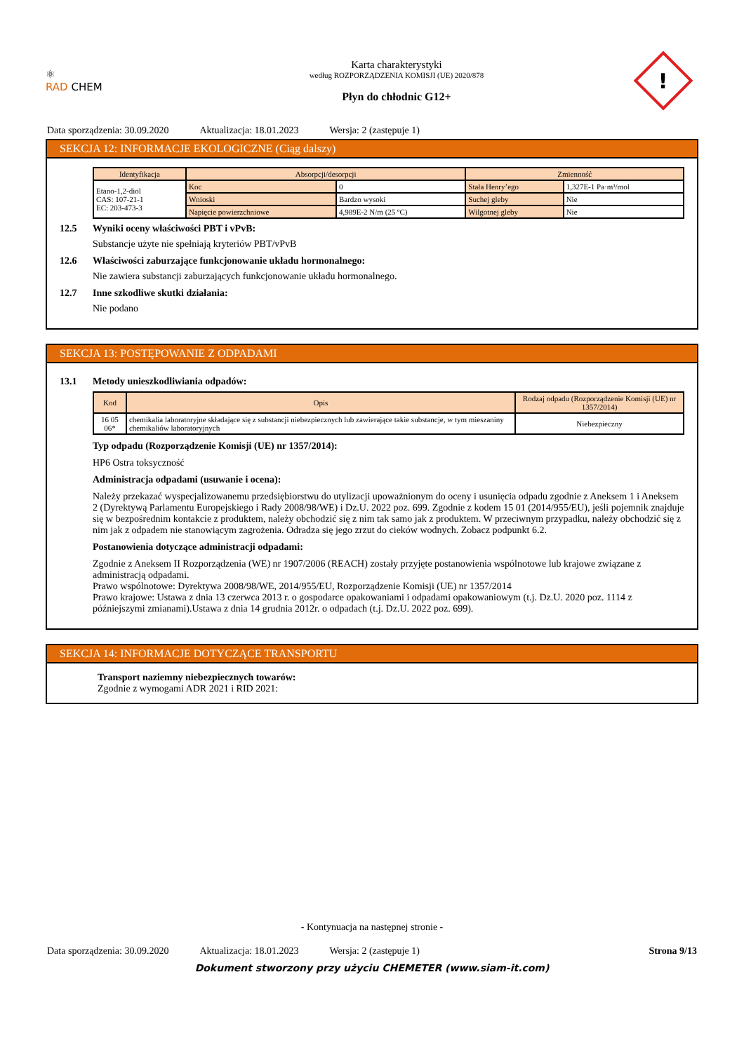⚛
RAD CHEM
Karta charakterystyki
według ROZPORZĄDZENIA KOMISJI (UE) 2020/878
Płyn do chłodnic G12+
!
Data sporządzenia: 30.09.2020 Aktualizacja: 18.01.2023 Wersja: 2 (zastępuje 1)
SEKCJA 12: INFORMACJE EKOLOGICZNE (Ciąg dalszy)
| Identyfikacja | Absorpcji/desorpcji | | Zmienność | |
| --- | --- | --- | --- | --- |
| Etano-1,2-diol CAS: 107-21-1 EC: 203-473-3 | Koc | 0 | Stała Henry’ego | 1,327E-1 Pa·m³/mol |
| | Wnioski | Bardzo wysoki | Suchej gleby | Nie |
| | Napięcie powierzchniowe | 4,989E-2 N/m (25 ºC) | Wilgotnej gleby | Nie |
12.5 Wyniki oceny właściwości PBT i vPvB:
Substancje użyte nie spełniają kryteriów PBT/vPvB
12.6 Właściwości zaburzające funkcjonowanie układu hormonalnego:
Nie zawiera substancji zaburzających funkcjonowanie układu hormonalnego.
12.7 Inne szkodliwe skutki działania:
Nie podano
SEKCJA 13: POSTĘPOWANIE Z ODPADAMI
13.1 Metody unieszkodliwiania odpadów:
| Kod | Opis | Rodzaj odpadu (Rozporządzenie Komisji (UE) nr 1357/2014) |
| --- | --- | --- |
| 16 05 06* | chemikalia laboratoryjne składające się z substancji niebezpiecznych lub zawierające takie substancje, w tym mieszaniny chemikaliów laboratoryjnych | Niebezpieczny |
Typ odpadu (Rozporządzenie Komisji (UE) nr 1357/2014):
HP6 Ostra toksyczność
Administracja odpadami (usuwanie i ocena):
Należy przekazać wyspecjalizowanemu przedsiębiorstwu do utylizacji upoważnionym do oceny i usunięcia odpadu zgodnie z Aneksem 1 i Aneksem 2 (Dyrektywą Parlamentu Europejskiego i Rady 2008/98/WE) i Dz.U. 2022 poz. 699. Zgodnie z kodem 15 01 (2014/955/EU), jeśli pojemnik znajduje się w bezpośrednim kontakcie z produktem, należy obchodzić się z nim tak samo jak z produktem. W przeciwnym przypadku, należy obchodzić się z nim jak z odpadem nie stanowiącym zagrożenia. Odradza się jego zrzut do cieków wodnych. Zobacz podpunkt 6.2.
Postanowienia dotyczące administracji odpadami:
Zgodnie z Aneksem II Rozporządzenia (WE) nr 1907/2006 (REACH) zostały przyjęte postanowienia wspólnotowe lub krajowe związane z administracją odpadami.
Prawo wspólnotowe: Dyrektywa 2008/98/WE, 2014/955/EU, Rozporządzenie Komisji (UE) nr 1357/2014
Prawo krajowe: Ustawa z dnia 13 czerwca 2013 r. o gospodarce opakowaniami i odpadami opakowaniowym (t.j. Dz.U. 2020 poz. 1114 z późniejszymi zmianami).Ustawa z dnia 14 grudnia 2012r. o odpadach (t.j. Dz.U. 2022 poz. 699).
SEKCJA 14: INFORMACJE DOTYCZĄCE TRANSPORTU
Transport naziemny niebezpiecznych towarów:
Zgodnie z wymogami ADR 2021 i RID 2021:
- Kontynuacja na następnej stronie -
Data sporządzenia: 30.09.2020 Aktualizacja: 18.01.2023 Wersja: 2 (zastępuje 1) Strona 9/13
Dokument stworzony przy użyciu CHEMETER (www.siam-it.com)